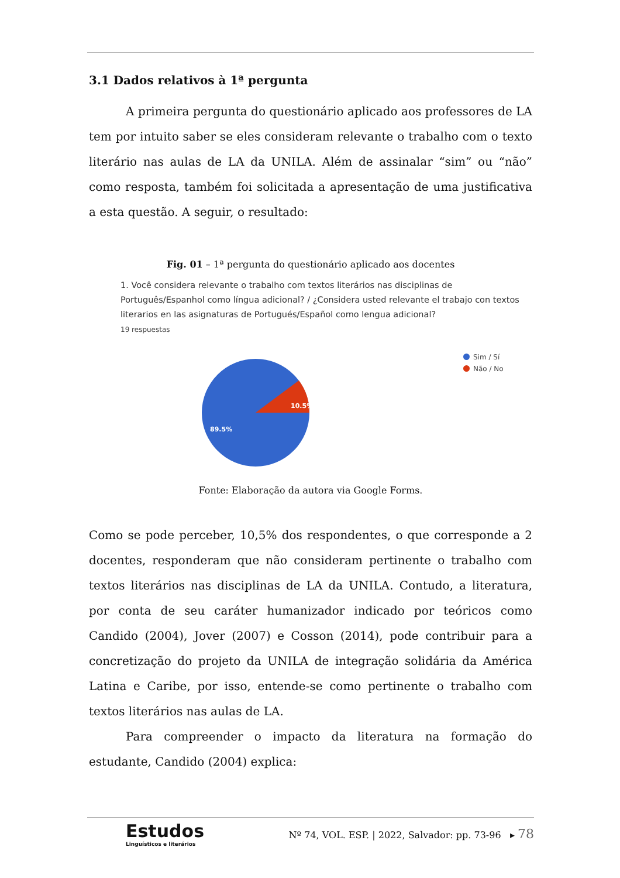3.1 Dados relativos à 1ª pergunta
A primeira pergunta do questionário aplicado aos professores de LA tem por intuito saber se eles consideram relevante o trabalho com o texto literário nas aulas de LA da UNILA. Além de assinalar “sim” ou “não” como resposta, também foi solicitada a apresentação de uma justificativa a esta questão. A seguir, o resultado:
Fig. 01 – 1ª pergunta do questionário aplicado aos docentes
1. Você considera relevante o trabalho com textos literários nas disciplinas de Português/Espanhol como língua adicional? / ¿Considera usted relevante el trabajo con textos literarios en las asignaturas de Portugués/Español como lengua adicional?
19 respuestas
10.5%
89.5%
Sim / Sí
Não / No
Fonte: Elaboração da autora via Google Forms.
Como se pode perceber, 10,5% dos respondentes, o que corresponde a 2 docentes, responderam que não consideram pertinente o trabalho com textos literários nas disciplinas de LA da UNILA. Contudo, a literatura, por conta de seu caráter humanizador indicado por teóricos como Candido (2004), Jover (2007) e Cosson (2014), pode contribuir para a concretização do projeto da UNILA de integração solidária da América Latina e Caribe, por isso, entende-se como pertinente o trabalho com textos literários nas aulas de LA.
Para compreender o impacto da literatura na formação do estudante, Candido (2004) explica:
Estudos
Linguísticos e literários
Nº 74, VOL. ESP. | 2022, Salvador: pp. 73-96 ▸ 78